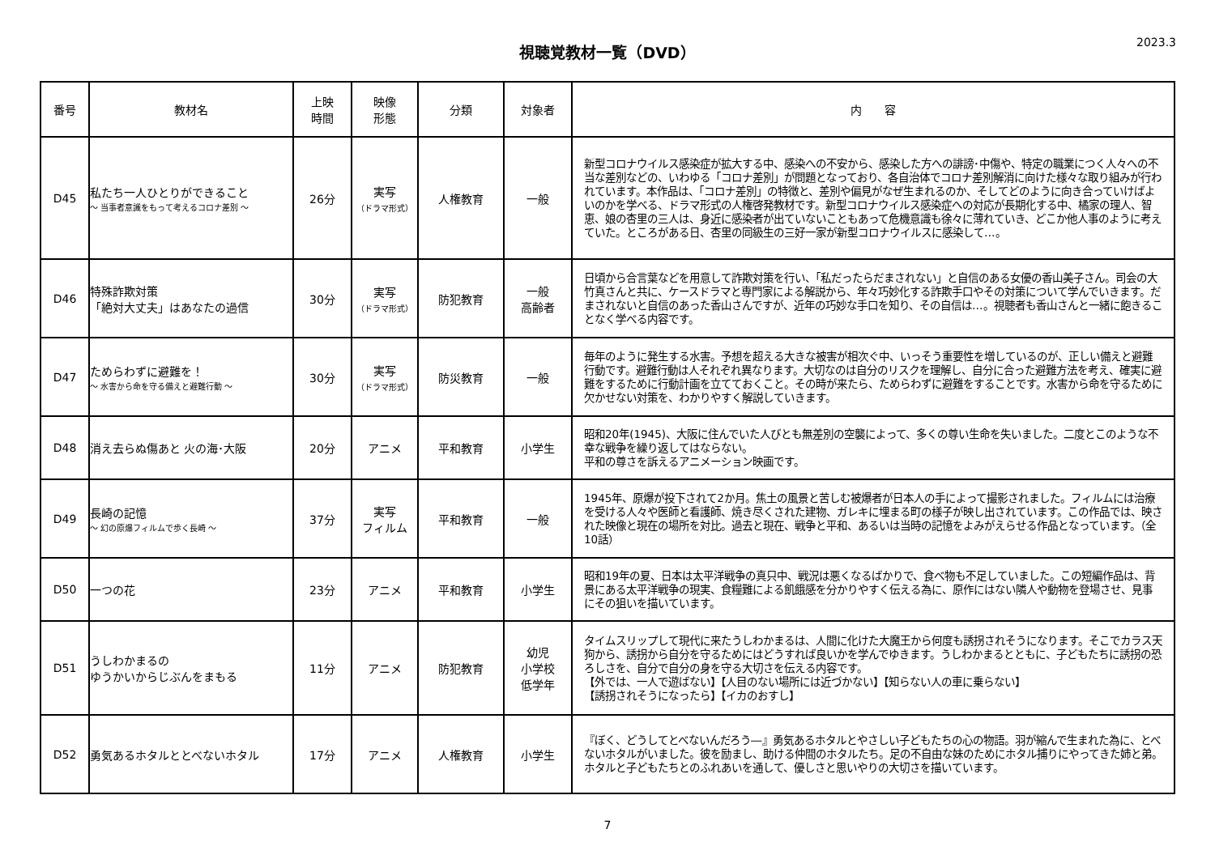視聴覚教材一覧（DVD）
2023.3
| 番号 | 教材名 | 上映 時間 | 映像 形態 | 分類 | 対象者 | 内 容 |
| --- | --- | --- | --- | --- | --- | --- |
| D45 | 私たち一人ひとりができること ～ 当事者意識をもって考えるコロナ差別 ～ | 26分 | 実写 （ドラマ形式） | 人権教育 | 一般 | 新型コロナウイルス感染症が拡大する中、感染への不安から、感染した方への誹謗･中傷や、特定の職業につく人々への不当な差別などの、いわゆる「コロナ差別」が問題となっており、各自治体でコロナ差別解消に向けた様々な取り組みが行われています。本作品は、「コロナ差別」の特徴と、差別や偏見がなぜ生まれるのか、そしてどのように向き合っていけばよいのかを学べる、ドラマ形式の人権啓発教材です。新型コロナウイルス感染症への対応が長期化する中、橘家の理人、智恵、娘の杏里の三人は、身近に感染者が出ていないこともあって危機意識も徐々に薄れていき、どこか他人事のように考えていた。ところがある日、杏里の同級生の三好一家が新型コロナウイルスに感染して…。 |
| D46 | 特殊詐欺対策 「絶対大丈夫」はあなたの過信 | 30分 | 実写 （ドラマ形式） | 防犯教育 | 一般 高齢者 | 日頃から合言葉などを用意して詐欺対策を行い、「私だったらだまされない」と自信のある女優の香山美子さん。司会の大竹真さんと共に、ケースドラマと専門家による解説から、年々巧妙化する詐欺手口やその対策について学んでいきます。だまされないと自信のあった香山さんですが、近年の巧妙な手口を知り、その自信は…。視聴者も香山さんと一緒に飽きることなく学べる内容です。 |
| D47 | ためらわずに避難を！ ～ 水害から命を守る備えと避難行動 ～ | 30分 | 実写 （ドラマ形式） | 防災教育 | 一般 | 毎年のように発生する水害。予想を超える大きな被害が相次ぐ中、いっそう重要性を増しているのが、正しい備えと避難行動です。避難行動は人それぞれ異なります。大切なのは自分のリスクを理解し、自分に合った避難方法を考え、確実に避難をするために行動計画を立てておくこと。その時が来たら、ためらわずに避難をすることです。水害から命を守るために欠かせない対策を、わかりやすく解説していきます。 |
| D48 | 消え去らぬ傷あと 火の海･大阪 | 20分 | アニメ | 平和教育 | 小学生 | 昭和20年(1945)、大阪に住んでいた人びとも無差別の空襲によって、多くの尊い生命を失いました。二度とこのような不幸な戦争を繰り返してはならない。 平和の尊さを訴えるアニメーション映画です。 |
| D49 | 長崎の記憶 ～ 幻の原爆フィルムで歩く長崎 ～ | 37分 | 実写 フィルム | 平和教育 | 一般 | 1945年、原爆が投下されて2か月。焦土の風景と苦しむ被爆者が日本人の手によって撮影されました。フィルムには治療を受ける人々や医師と看護師、焼き尽くされた建物、ガレキに埋まる町の様子が映し出されています。この作品では、映された映像と現在の場所を対比。過去と現在、戦争と平和、あるいは当時の記憶をよみがえらせる作品となっています。（全10話） |
| D50 | 一つの花 | 23分 | アニメ | 平和教育 | 小学生 | 昭和19年の夏、日本は太平洋戦争の真只中、戦況は悪くなるばかりで、食べ物も不足していました。この短編作品は、背景にある太平洋戦争の現実、食糧難による飢餓感を分かりやすく伝える為に、原作にはない隣人や動物を登場させ、見事にその狙いを描いています。 |
| D51 | うしわかまるの ゆうかいからじぶんをまもる | 11分 | アニメ | 防犯教育 | 幼児 小学校 低学年 | タイムスリップして現代に来たうしわかまるは、人間に化けた大魔王から何度も誘拐されそうになります。そこでカラス天狗から、誘拐から自分を守るためにはどうすれば良いかを学んでゆきます。うしわかまるとともに、子どもたちに誘拐の恐ろしさを、自分で自分の身を守る大切さを伝える内容です。 【外では、一人で遊ばない】【人目のない場所には近づかない】【知らない人の車に乗らない】 【誘拐されそうになったら】【イカのおすし】 |
| D52 | 勇気あるホタルととべないホタル | 17分 | アニメ | 人権教育 | 小学生 | 『ぼく、どうしてとべないんだろう―』勇気あるホタルとやさしい子どもたちの心の物語。羽が縮んで生まれた為に、とべないホタルがいました。彼を励まし、助ける仲間のホタルたち。足の不自由な妹のためにホタル捕りにやってきた姉と弟。ホタルと子どもたちとのふれあいを通して、優しさと思いやりの大切さを描いています。 |
7